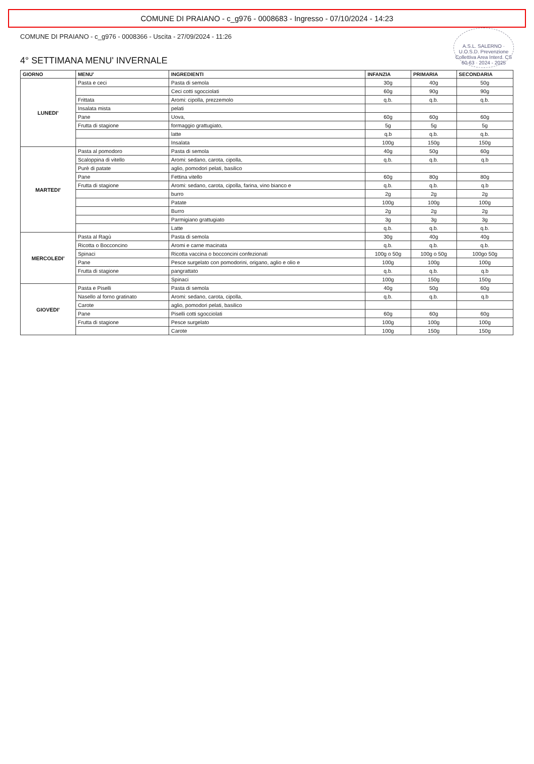COMUNE DI PRAIANO - c_g976 - 0008683 - Ingresso - 07/10/2024 - 14:23
A.S.L. SALERNO · U.O.S.D. Prevenzione Collettiva Area Interd. CS 60-63 · 2024 - 2025
COMUNE DI PRAIANO - c_g976 - 0008366 - Uscita - 27/09/2024 - 11:26
4° SETTIMANA MENU' INVERNALE
| GIORNO | MENU' | INGREDIENTI | INFANZIA | PRIMARIA | SECONDARIA |
| --- | --- | --- | --- | --- | --- |
| LUNEDI' | Pasta e ceci | Pasta di semola | 30g | 40g | 50g |
| | | Ceci cotti sgocciolati | 60g | 90g | 90g |
| | Frittata | Aromi: cipolla, prezzemolo | q.b. | q.b. | q.b. |
| | Insalata mista | pelati | | | |
| | Pane | Uova, | 60g | 60g | 60g |
| | Frutta di stagione | formaggio grattugiato, | 5g | 5g | 5g |
| | | latte | q.b | q.b. | q.b. |
| | | Insalata | 100g | 150g | 150g |
| MARTEDI' | Pasta al pomodoro | Pasta di semola | 40g | 50g | 60g |
| | Scaloppina di vitello | Aromi: sedano, carota, cipolla, | q.b. | q.b. | q.b |
| | Purè di patate | aglio, pomodori pelati, basilico | | | |
| | Pane | Fettina vitello | 60g | 80g | 80g |
| | Frutta di stagione | Aromi: sedano, carota, cipolla, farina, vino bianco e | q.b. | q.b. | q.b |
| | | burro | 2g | 2g | 2g |
| | | Patate | 100g | 100g | 100g |
| | | Burro | 2g | 2g | 2g |
| | | Parmigiano grattugiato | 3g | 3g | 3g |
| | | Latte | q.b. | q.b. | q.b. |
| MERCOLEDI' | Pasta al Ragù | Pasta di semola | 30g | 40g | 40g |
| | Ricotta o Bocconcino | Aromi e carne macinata | q.b. | q.b. | q.b. |
| | Spinaci | Ricotta vaccina o bocconcini confezionati | 100g o 50g | 100g o 50g | 100go 50g |
| | Pane | Pesce surgelato con pomodorini, origano, aglio e olio e | 100g | 100g | 100g |
| | Frutta di stagione | pangrattato | q.b. | q.b. | q.b |
| | | Spinaci | 100g | 150g | 150g |
| GIOVEDI' | Pasta e Piselli | Pasta di semola | 40g | 50g | 60g |
| | Nasello al forno gratinato | Aromi: sedano, carota, cipolla, | q.b. | q.b. | q.b |
| | Carote | aglio, pomodori pelati, basilico | | | |
| | Pane | Piselli cotti sgocciolati | 60g | 60g | 60g |
| | Frutta di stagione | Pesce surgelato | 100g | 100g | 100g |
| | | Carote | 100g | 150g | 150g |